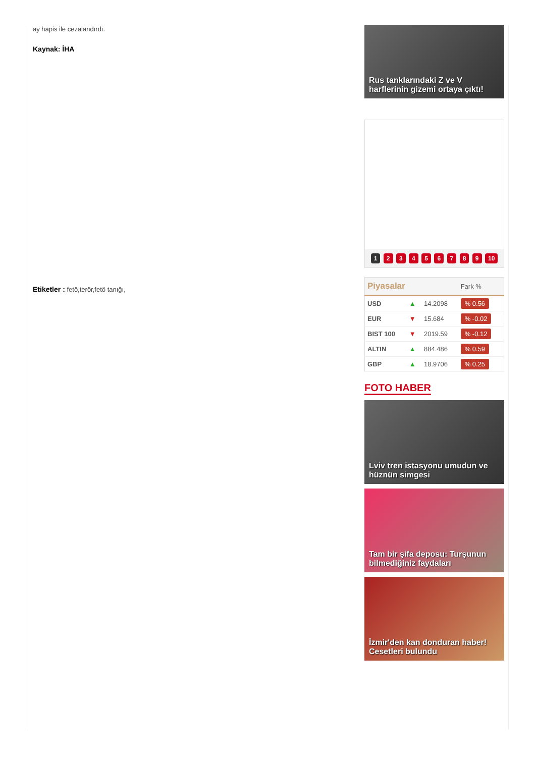ay hapis ile cezalandırdı.
Kaynak: İHA
Etiketler : fetö,terör,fetö tanığı,
Rus tanklarındaki Z ve V harflerinin gizemi ortaya çıktı!
1 2 3 4 5 6 7 8 9 10
| Piyasalar | | | Fark % |
| --- | --- | --- | --- |
| USD | ▲ | 14.2098 | % 0.56 |
| EUR | ▼ | 15.684 | % -0.02 |
| BIST 100 | ▼ | 2019.59 | % -0.12 |
| ALTIN | ▲ | 884.486 | % 0.59 |
| GBP | ▲ | 18.9706 | % 0.25 |
FOTO HABER
Lviv tren istasyonu umudun ve hüznün simgesi
Tam bir şifa deposu: Turşunun bilmediğiniz faydaları
İzmir'den kan donduran haber! Cesetleri bulundu